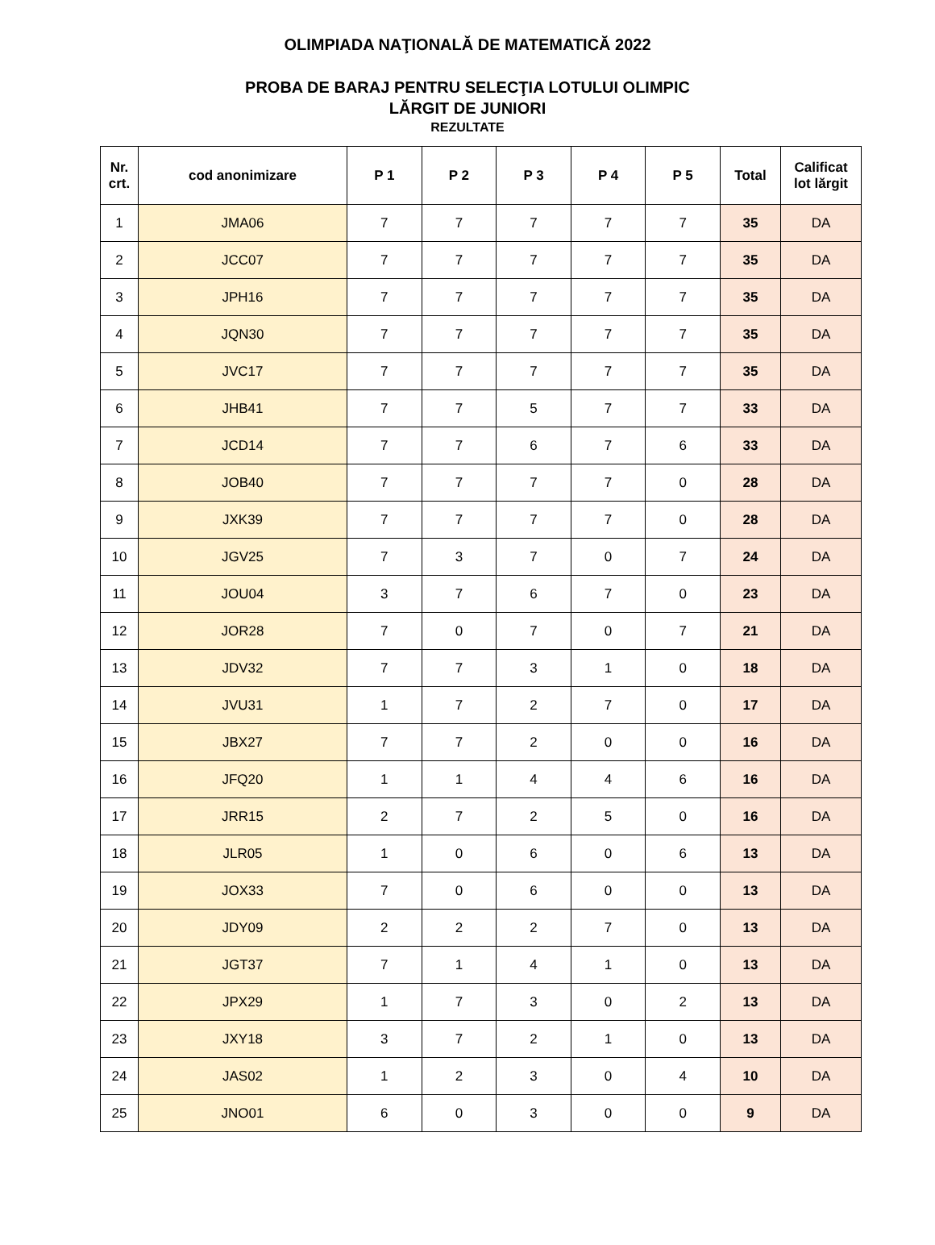OLIMPIADA NAŢIONALĂ DE MATEMATICĂ 2022
PROBA DE BARAJ PENTRU SELECŢIA LOTULUI OLIMPIC
LĂRGIT DE JUNIORI
REZULTATE
| Nr. crt. | cod anonimizare | P 1 | P 2 | P 3 | P 4 | P 5 | Total | Calificat lot lărgit |
| --- | --- | --- | --- | --- | --- | --- | --- | --- |
| 1 | JMA06 | 7 | 7 | 7 | 7 | 7 | 35 | DA |
| 2 | JCC07 | 7 | 7 | 7 | 7 | 7 | 35 | DA |
| 3 | JPH16 | 7 | 7 | 7 | 7 | 7 | 35 | DA |
| 4 | JQN30 | 7 | 7 | 7 | 7 | 7 | 35 | DA |
| 5 | JVC17 | 7 | 7 | 7 | 7 | 7 | 35 | DA |
| 6 | JHB41 | 7 | 7 | 5 | 7 | 7 | 33 | DA |
| 7 | JCD14 | 7 | 7 | 6 | 7 | 6 | 33 | DA |
| 8 | JOB40 | 7 | 7 | 7 | 7 | 0 | 28 | DA |
| 9 | JXK39 | 7 | 7 | 7 | 7 | 0 | 28 | DA |
| 10 | JGV25 | 7 | 3 | 7 | 0 | 7 | 24 | DA |
| 11 | JOU04 | 3 | 7 | 6 | 7 | 0 | 23 | DA |
| 12 | JOR28 | 7 | 0 | 7 | 0 | 7 | 21 | DA |
| 13 | JDV32 | 7 | 7 | 3 | 1 | 0 | 18 | DA |
| 14 | JVU31 | 1 | 7 | 2 | 7 | 0 | 17 | DA |
| 15 | JBX27 | 7 | 7 | 2 | 0 | 0 | 16 | DA |
| 16 | JFQ20 | 1 | 1 | 4 | 4 | 6 | 16 | DA |
| 17 | JRR15 | 2 | 7 | 2 | 5 | 0 | 16 | DA |
| 18 | JLR05 | 1 | 0 | 6 | 0 | 6 | 13 | DA |
| 19 | JOX33 | 7 | 0 | 6 | 0 | 0 | 13 | DA |
| 20 | JDY09 | 2 | 2 | 2 | 7 | 0 | 13 | DA |
| 21 | JGT37 | 7 | 1 | 4 | 1 | 0 | 13 | DA |
| 22 | JPX29 | 1 | 7 | 3 | 0 | 2 | 13 | DA |
| 23 | JXY18 | 3 | 7 | 2 | 1 | 0 | 13 | DA |
| 24 | JAS02 | 1 | 2 | 3 | 0 | 4 | 10 | DA |
| 25 | JNO01 | 6 | 0 | 3 | 0 | 0 | 9 | DA |